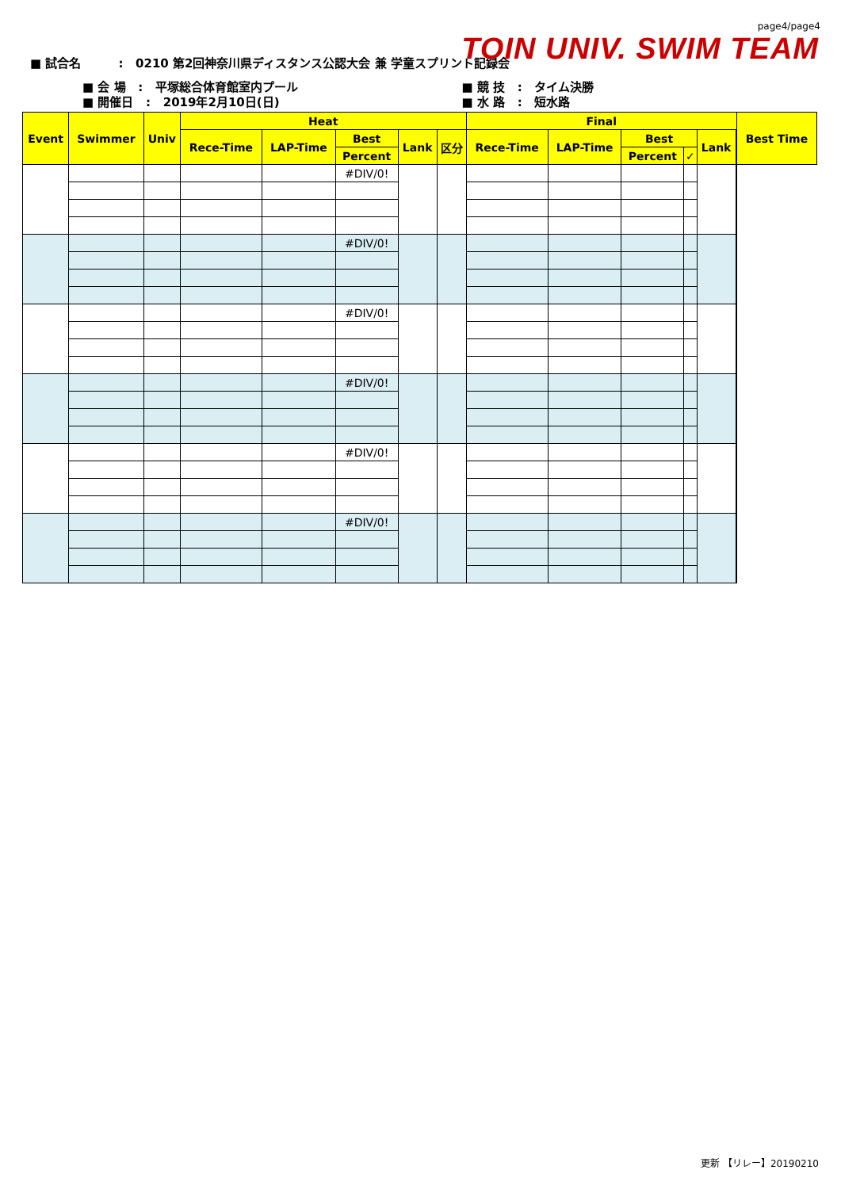page4/page4
TOIN UNIV. SWIM TEAM
■ 試合名 : 0210 第2回神奈川県ディスタンス公認大会 兼 学童スプリント記録会
■ 会 場 : 平塚総合体育館室内プール
■ 開催日 : 2019年2月10日(日)
■ 競 技 : タイム決勝
■ 水 路 : 短水路
| Event | Swimmer | Univ | Heat | | | | | Final | | | | | | Best Time |
| --- | --- | --- | --- | --- | --- | --- | --- | --- | --- | --- | --- | --- | --- | --- |
| | | | Rece-Time | LAP-Time | Best | Lank | 区分 | Rece-Time | LAP-Time | Best | | Lank | | |
| | | | | | Percent | | | | | Percent | ✓ | | | |
| | | | | | #DIV/0! | | | | | | | | | |
| | | | | | #DIV/0! | | | | | | | | | |
| | | | | | #DIV/0! | | | | | | | | | |
| | | | | | #DIV/0! | | | | | | | | | |
| | | | | | #DIV/0! | | | | | | | | | |
| | | | | | #DIV/0! | | | | | | | | | |
更新 【リレー】20190210